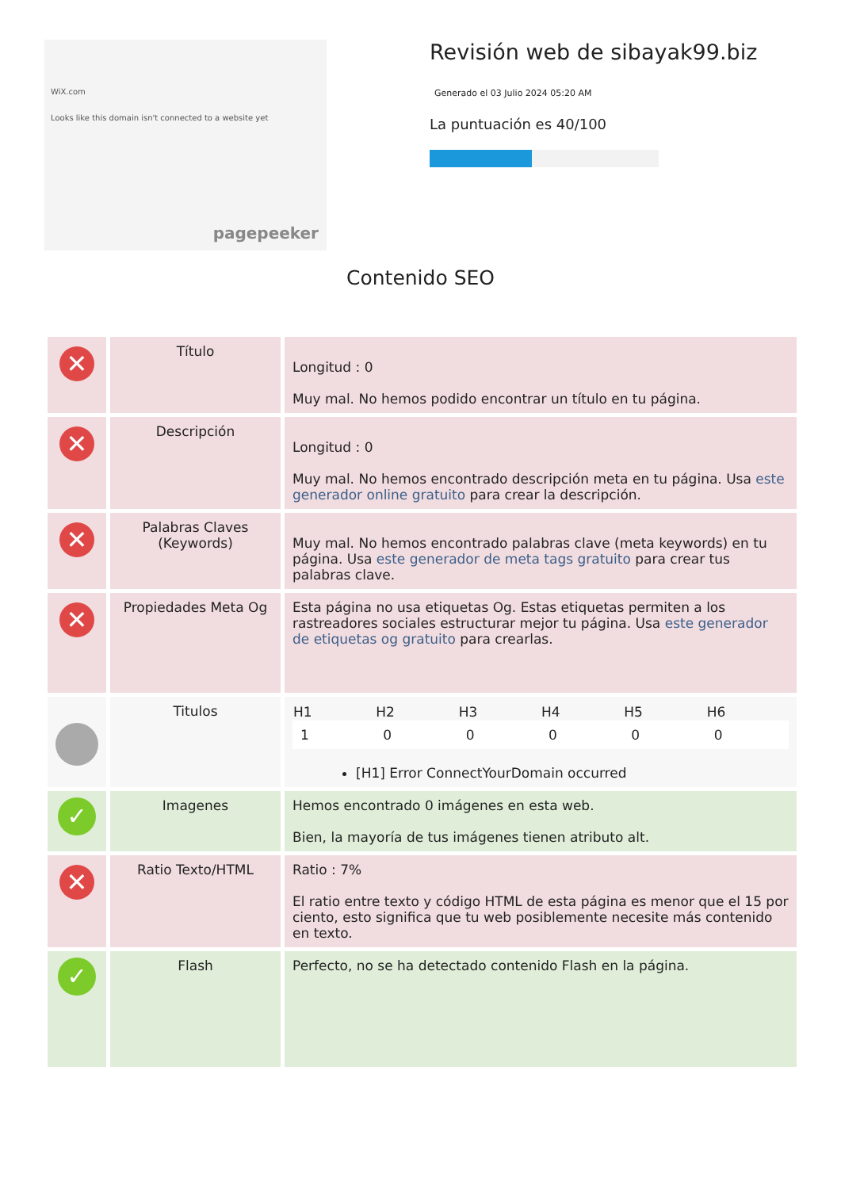WiX.com
Looks like this domain isn't connected to a website yet
pagepeeker
Revisión web de sibayak99.biz
Generado el 03 Julio 2024 05:20 AM
La puntuación es 40/100
Contenido SEO
| ✕ | Título | Longitud : 0 Muy mal. No hemos podido encontrar un título en tu página. |
| ✕ | Descripción | Longitud : 0 Muy mal. No hemos encontrado descripción meta en tu página. Usa este generador online gratuito para crear la descripción. |
| ✕ | Palabras Claves (Keywords) | Muy mal. No hemos encontrado palabras clave (meta keywords) en tu página. Usa este generador de meta tags gratuito para crear tus palabras clave. |
| ✕ | Propiedades Meta Og | Esta página no usa etiquetas Og. Estas etiquetas permiten a los rastreadores sociales estructurar mejor tu página. Usa este generador de etiquetas og gratuito para crearlas. |
| | Titulos | / H1 / H2 / H3 / H4 / H5 / H6 / / --- / --- / --- / --- / --- / --- / / 1 / 0 / 0 / 0 / 0 / 0 / [H1] Error ConnectYourDomain occurred |
| ✓ | Imagenes | Hemos encontrado 0 imágenes en esta web. Bien, la mayoría de tus imágenes tienen atributo alt. |
| ✕ | Ratio Texto/HTML | Ratio : 7% El ratio entre texto y código HTML de esta página es menor que el 15 por ciento, esto significa que tu web posiblemente necesite más contenido en texto. |
| ✓ | Flash | Perfecto, no se ha detectado contenido Flash en la página. |